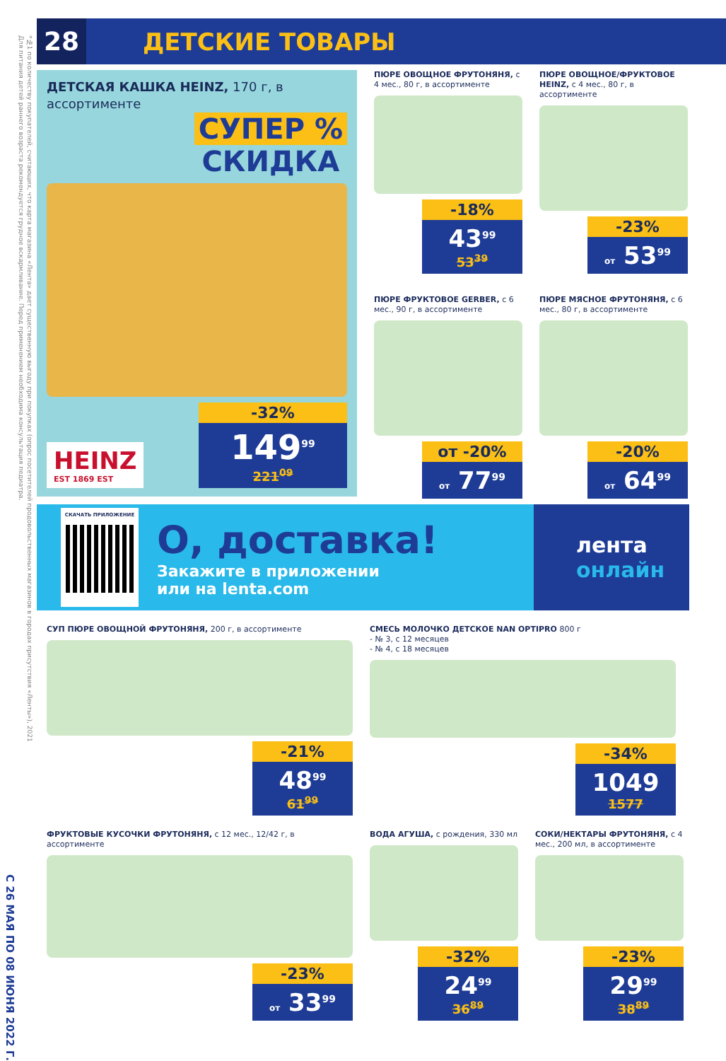С 26 МАЯ ПО 08 ИЮНЯ 2022 Г.
Для питания детей раннего возраста рекомендуется грудное вскармливание. Перед применением необходима консультация педиатра.
*№1 по количеству покупателей, считающих, что карта магазина «Лента» дает существенную выгоду при покупках (опрос посетителей продовольственных магазинов в городах присутствия «Ленты»), 2021
28
ДЕТСКИЕ ТОВАРЫ
ДЕТСКАЯ КАШКА HEINZ, 170 г, в ассортименте
СУПЕР %
СКИДКА
HEINZ
EST 1869 EST
-32%
149<sup>99</sup>
221<sup>09</sup>
ПЮРЕ ОВОЩНОЕ ФРУТОНЯНЯ, с 4 мес., 80 г, в ассортименте
-18%
43<sup>99</sup>
53<sup>39</sup>
ПЮРЕ ОВОЩНОЕ/ФРУКТОВОЕ HEINZ, с 4 мес., 80 г, в ассортименте
-23%
от 53<sup>99</sup>
ПЮРЕ ФРУКТОВОЕ GERBER, с 6 мес., 90 г, в ассортименте
от -20%
от 77<sup>99</sup>
ПЮРЕ МЯСНОЕ ФРУТОНЯНЯ, с 6 мес., 80 г, в ассортименте
-20%
от 64<sup>99</sup>
СКАЧАТЬ ПРИЛОЖЕНИЕ
О, доставка!
Закажите в приложении
или на lenta.com
лента
онлайн
СУП ПЮРЕ ОВОЩНОЙ ФРУТОНЯНЯ, 200 г, в ассортименте
-21%
48<sup>99</sup>
61<sup>99</sup>
СМЕСЬ МОЛОЧКО ДЕТСКОЕ NAN OPTIPRO 800 г
- № 3, с 12 месяцев
- № 4, с 18 месяцев
-34%
1049
1577
ФРУКТОВЫЕ КУСОЧКИ ФРУТОНЯНЯ, с 12 мес., 12/42 г, в ассортименте
-23%
от 33<sup>99</sup>
ВОДА АГУША, с рождения, 330 мл
-32%
24<sup>99</sup>
36<sup>89</sup>
СОКИ/НЕКТАРЫ ФРУТОНЯНЯ, с 4 мес., 200 мл, в ассортименте
-23%
29<sup>99</sup>
38<sup>89</sup>